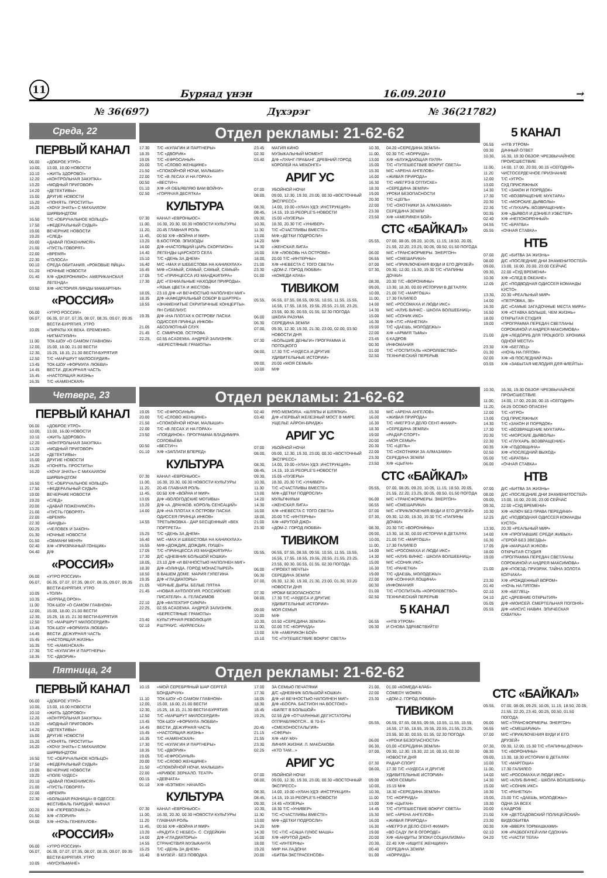11 Буряад үнэн 16.09.2010 →
№ 36(697) Дүхэрэг № 36(21782)
Среда, 22
ПЕРВЫЙ КАНАЛ
06.00 «ДОБРОЕ УТРО»
10.00, 13.00, 16.00 НОВОСТИ
10.10 «ЖИТЬ ЗДОРОВО!»
12.20 «КОНТРОЛЬНАЯ ЗАКУПКА»
13.20 «МОДНЫЙ ПРИГОВОР»
14.20 «ДЕТЕКТИВЫ»
15.00 ДРУГИЕ НОВОСТИ
15.20 «ПОНЯТЬ. ПРОСТИТЬ»
16.20 «ХОЧУ ЗНАТЬ» С МИХАИЛОМ ШИРВИНДТОМ
16.50 Т/С «ОБРУЧАЛЬНОЕ КОЛЬЦО»
17.50 «ФЕДЕРАЛЬНЫЙ СУДЬЯ»
19.00 ВЕЧЕРНИЕ НОВОСТИ
19.20 «СЛЕД»
20.00 «ДАВАЙ ПОЖЕНИМСЯ!»
21.00 «ПУСТЬ ГОВОРЯТ»
22.00 «ВРЕМЯ»
22.30 «ГОЛОСА»
00.10 СРЕДА ОБИТАНИЯ. «РОКОВЫЕ ЯЙЦА»
01.20 НОЧНЫЕ НОВОСТИ
01.40 Х/Ф «ДЖЕРОНИМО»: АМЕРИКАНСКАЯ ЛЕГЕНДА»
03.50 Х/Ф «ИСТОРИЯ ЛИНДЫ МАККАРТНИ»
«РОССИЯ»
06.00 «УТРО РОССИИ»
06.07, 06.35, 07.07, 07.35, 08.07, 08.35, 09.07, 09.35 ВЕСТИ-БУРЯТИЯ. УТРО
10.05 «ПИРАТЫ XX ВЕКА. ЕРЕМЕНКО-НИГМАТУЛИН»
11.00 ТОК-ШОУ «О САМОМ ГЛАВНОМ»
12.00, 15.00, 18.00, 21.00 ВЕСТИ
12.30, 15.25, 18.15, 21.30 ВЕСТИ-БУРЯТИЯ
12.50 Т/С «МАРШРУТ МИЛОСЕРДИЯ»
13.45 ТОК-ШОУ «ФОРМУЛА ЛЮБВИ»
14.45 ВЕСТИ. ДЕЖУРНАЯ ЧАСТЬ
15.45 «НАСТОЯЩАЯ ЖИЗНЬ»
16.35 Т/С «КАМЕНСКАЯ»
Отдел рекламы: 21-62-62
17.30 Т/С «КУЛАГИН И ПАРТНЕРЫ»
18.35 Т/С «ДВОРИК»
19.05 Т/С «ЕФРОСИНЬЯ»
20.00 Т/С «СЛОВО ЖЕНЩИНЕ»
21.50 «СПОКОЙНОЙ НОЧИ, МАЛЫШИ!»
22.00 Т/С «В ЛЕСАХ И НА ГОРАХ»
00.50 «ВЕСТИ+»
01.10 Х/Ф «Я ОБЪЯВЛЯЮ ВАМ ВОЙНУ»
02.50 «ГОРЯЧАЯ ДЕСЯТКА»
КУЛЬТУРА
07.30 КАНАЛ «ЕВРОНЬЮС»
11.00, 16.30, 20.30, 00.30 НОВОСТИ КУЛЬТУРЫ
11.20, 20.45 ГЛАВНАЯ РОЛЬ
11.45, 00.50 Х/Ф «ВОЙНА И МИР»
13.20 В.КОСТРОВ. ЭПИЗОДЫ
14.00 Д/Ф «НАСТОЯЩИЙ ЦАРЬ СКОРПИОН»
14.40 ЛЕГЕНДЫ ЦАРСКОГО СЕЛА
15.10 Т/С «ДЕНЬ ЗА ДНЕМ»
16.40 М/С «МАХ И ШЕБЕСТОВА НА КАНИКУЛАХ»
16.45 М/Ф «САМЫЙ, САМЫЙ, САМЫЙ, САМЫЙ»
17.05 Т/С «ПРИНЦЕССА ИЗ МАНДЖИПУРА»
17.30 Д/С «ГЕНИАЛЬНЫЕ НАХОДКИ ПРИРОДЫ». «ЯЗЫК ЦВЕТА И ЖЕСТОВ»
18.05, 23.10 Д/Ф «И ВЕЧНОСТЬЮ НАПОЛНЕН МИГ»
18.35 Д/Ф «КАФЕДРАЛЬНЫЙ СОБОР В ШАРТРЕ»
18.55 «ЗНАМЕНИТЫЕ СКРИПИЧНЫЕ КОНЦЕРТЫ». ЯН СИБЕЛИУС
19.35 Д/Ф «НА ПЛОТАХ К ОСТРОВУ ПАСХИ. ОДИССЕЯ ПРИНЦА ИНКОВ»
21.05 АБСОЛЮТНЫЙ СЛУХ
21.45 С. СМИРНОВ. ОСТРОВА
22.25, 02.55 ACADEMIA. АНДРЕЙ ЗАЛИЗНЯК. «БЕРЕСТЯНЫЕ ГРАМОТЫ»
23.45 МАГИЯ КИНО
02.30 МУЗЫКАЛЬНЫЙ МОМЕНТ
03.40 Д/Ф «ЛУАНГ-ПРАБАНГ. ДРЕВНИЙ ГОРОД КОРОЛЕЙ НА МЕКОНГЕ»
АРИГ УС
07.00 УБОЙНОЙ НОЧИ
08.00, 09.00, 12.30, 19.30, 23.00, 00.30 «ВОСТОЧНЫЙ ЭКСПРЕСС»
08.30, 14.00, 19.00 «УЛАН-УДЭ: ИНСТРУКЦИЯ»
08.45, 14.15, 19.15 PEOPLE'S-НОВОСТИ
09.30, 15.00 «ЛУЗЕРЫ»
10.30, 18.30, 20.30 Т/С «УНИВЕР»
11.30 Т/С «СЧАСТЛИВЫ ВМЕСТЕ»
13.00 М/Ф «ДЕТКИ ПОДРОСЛИ»
14.20 М/Ф
14.30 «ЖЕНСКАЯ ЛИГА»
16.00 Х/Ф «ЛЮБОВЬ НА ОСТРОВЕ»
18.00, 20.00 Т/С «ИНТЕРНЫ»
21.00 Х/Ф «НЕВЕСТА С ТОГО СВЕТА»
23.30 «ДОМ-2. ГОРОД ЛЮБВИ»
01.00 «КОМЕДИ-КЛАБ»
ТИВИКОМ
05.55, 06.55, 07.55, 08.55, 09.55, 10.55, 11.55, 15.55, 16.55, 17.55, 18.55, 19.55, 20.55, 21.55, 23.25, 23.55, 00.30, 00.55, 01.55, 02.30 ПОГОДА
06.00 ШКОЛА РАЗУМА
06.30 СЕРЕДИНА ЗЕМЛИ
07.00, 09.30, 12.30, 19.30, 21.30, 23.00, 02.00, 03.50 НОВОСТИ ДНЯ
07.30 «БОЛЬШИЕ ДЕНЬГИ» ПРОГРАММА И. ПОТОЦКОГО
08.00, 17.30 Т/С «ЧУДЕСА И ДРУГИЕ УДИВИТЕЛЬНЫЕ ИСТОРИИ»
09.00, 20.00 «МОЯ СЕМЬЯ»
10.00 М/Ф
10.30, 04.20 «СЕРЕДИНА ЗЕМЛИ»
11.00, 02.30 Т/С «КОРРИДА»
13.00 Х/Ф «БЛУЖДАЮЩАЯ ПУЛЯ»
15.00 Т/С «ПУТЕШЕСТВИЕ ВОКРУГ СВЕТА»
15.30 М/С «АРЕНА АНГЕЛОВ»
16.00 «ЖИВАЯ ПРИРОДА»
16.30 Т/С «МЕГРЭ В ОТПУСКЕ»
18.30 «СЕРЕДИНА ЗЕМЛИ»
19.00 УРОКИ БЕЗОПАСНОСТИ
20.30 Т/С «ЦЕПЬ»
22.00 Т/С «ОХОТНИКИ ЗА АЛМАЗАМИ»
23.30 СЕРЕДИНА ЗЕМЛИ
23.50 Х/Ф «АМЕРИКЕН БОЙ»
СТС «БАЙКАЛ»
05.55, 07.00, 08.05, 09.20, 10.05, 11.15, 18.50, 20.05, 21.55, 22.20, 23.25, 00.05, 00.50, 01.50 ПОГОДА
06.00 М/С «ТРАНСФОРМЕРЫ. ЭНЕРГОН»
06.55 М/С «СМЕШАРИКИ»
07.00 М/С «ПРИКЛЮЧЕНИЯ ВУДИ И ЕГО ДРУЗЕЙ»
07.30, 09.30, 12.00, 15.30, 19.30 Т/С «ПАПИНЫ ДОЧКИ»
08.30, 20.30 Т/С «ВОРОНИНЫ»
09.00, 13.30, 18.30, 00.00 ИСТОРИИ В ДЕТАЛЯХ
10.00, 21.00 Т/С «МАРГОША»
11.00, 17.30 ГАЛИЛЕО
14.00 М/С «РОСОМАХА И ЛЮДИ ИКС»
14.30 М/С «КЛУБ ВИНКС - ШКОЛА ВОЛШЕБНИЦ»
15.00 М/С «СОНИК ИКС»
16.30 Х/Ф «Т/С «РАНЕТКИ»
19.00 Т/С «ДАЕШЬ, МОЛОДЕЖЬ!»
22.00 Х/Ф «АРМИЯ ТЬМЫ»
23.45 6 КАДРОВ
00.30 ИНФОМАНИЯ
01.00 Т/С «ГОСПИТАЛЬ «КОРОЛЕВСТВО»
02.50 ТЕХНИЧЕСКИЙ ПЕРЕРЫВ
5 КАНАЛ
06.55 «НТВ УТРОМ»
09.30 ДАЧНЫЙ ОТВЕТ
10.30, 16.30, 19.30 ОБЗОР. ЧРЕЗВЫЧАЙНОЕ ПРОИСШЕСТВИЕ
11.00, 14.00, 17.00, 20.00, 00.15 «СЕГОДНЯ»
11.20 ЧИСТОСЕРДЕЧНОЕ ПРИЗНАНИЕ
12.00 Т/С «УГРО»
13.00 СУД ПРИСЯЖНЫХ
14.30 Т/С «ЗАКОН И ПОРЯДОК»
17.30 Т/С «ВОЗВРАЩЕНИЕ МУХТАРА»
20.30 Т/С «МОРСКИЕ ДЬЯВОЛЫ»
22.30 Т/С «ГЛУХАРЬ. ВОЗВРАЩЕНИЕ»
00.35 Х/Ф «ДЬЯВОЛ И ДЭНИЕЛ УЭБСТЕР»
02.40 Х/Ф «НЕПОКОРЕННЫЙ»
04.55 Т/С «БРАТВА»
05.55 «ОЧНАЯ СТАВКА»
НТБ
07.00 Д/С «БИТВА ЗА ЖИЗНЬ»
08.00 Д/С «ПОСЛЕДНИЕ ДНИ ЗНАМЕНИТОСТЕЙ»
09.00, 13.00, 16.00, 20.00, 23.00 СЕЙЧАС
09.30, 22.00 «СУД ВРЕМЕНИ»
10.30 Х/Ф «СЛЕД В ОКЕАНЕ»
12.05 Д/С «ПОДВОДНАЯ ОДИССЕЯ КОМАНДЫ КУСТО»
13.30, 20.30 «РЕАЛЬНЫЙ МИР»
14.00 «ПЕТРОВКА, 38»
16.30 Д/С «САМЫЕ ЗАГАДОЧНЫЕ МЕСТА МИРА»
16.50 Х/Ф «СТАВКА БОЛЬШЕ, ЧЕМ ЖИЗНЬ»
18.00 ОТКРЫТАЯ СТУДИЯ
19.00 «ПРОГРАММА ПЕРЕДАЧ СВЕТЛАНЫ СОРОКИНОЙ И АНДРЕЯ МАКСИМОВА»
21.00 Д/Ф «ЛЕДОРУБ ДЛЯ ТРОЦКОГО. ХРОНИКА ОДНОЙ МЕСТИ»
23.30 Х/Ф «БЕГЛЕЦ»
01.30 «НОЧЬ НА ПЯТОМ»
02.00 Х/Ф «В ПОСЛЕДНИЙ РАЗ»
03.55 Х/Ф «ЗАБЫТАЯ МЕЛОДИЯ ДЛЯ ФЛЕЙТЫ»
Четверг, 23
ПЕРВЫЙ КАНАЛ
06.00 «ДОБРОЕ УТРО»
10.00, 13.00, 16.00 НОВОСТИ
10.10 «ЖИТЬ ЗДОРОВО!»
12.20 «КОНТРОЛЬНАЯ ЗАКУПКА»
13.20 «МОДНЫЙ ПРИГОВОР»
14.20 «ДЕТЕКТИВЫ»
15.00 ДРУГИЕ НОВОСТИ
15.20 «ПОНЯТЬ. ПРОСТИТЬ»
16.20 «ХОЧУ ЗНАТЬ» С МИХАИЛОМ ШИРВИНДТОМ
16.50 Т/С «ОБРУЧАЛЬНОЕ КОЛЬЦО»
17.50 «ФЕДЕРАЛЬНЫЙ СУДЬЯ»
19.00 ВЕЧЕРНИЕ НОВОСТИ
19.20 «СЛЕД»
20.00 «ДАВАЙ ПОЖЕНИМСЯ!»
21.00 «ПУСТЬ ГОВОРЯТ»
22.00 «ВРЕМЯ»
22.30 «БАНДЫ»
00.25 «ЧЕЛОВЕК И ЗАКОН»
01.30 НОЧНЫЕ НОВОСТИ
01.50 «ОБМАНИ МЕНЯ»
02.40 Х/Ф «ПРИЗРАЧНЫЙ ГОНЩИК»
04.40 Д/Ф
«РОССИЯ»
06.00 «УТРО РОССИИ»
06.07, 06.35, 07.07, 07.35, 08.07, 08.35, 09.07, 09.35 ВЕСТИ-БУРЯТИЯ. УТРО
10.05 «ТОЛИ»
10.35 «БУРЯАД ОРОН»
11.00 ТОК-ШОУ «О САМОМ ГЛАВНОМ»
12.00, 15.00, 18.00, 21.00 ВЕСТИ
12.30, 15.25, 18.15, 21.30 ВЕСТИ-БУРЯТИЯ
12.50 Т/С «МАРШРУТ МИЛОСЕРДИЯ»
13.45 ТОК-ШОУ «ФОРМУЛА ЛЮБВИ»
14.45 ВЕСТИ. ДЕЖУРНАЯ ЧАСТЬ
15.45 «НАСТОЯЩАЯ ЖИЗНЬ»
16.35 Т/С «КАМЕНСКАЯ»
17.30 Т/С «КУЛАГИН И ПАРТНЕРЫ»
18.35 Т/С «ДВОРИК»
Отдел рекламы: 21-62-62
19.05 Т/С «ЕФРОСИНЬЯ»
20.00 Т/С «СЛОВО ЖЕНЩИНЕ»
21.50 «СПОКОЙНОЙ НОЧИ, МАЛЫШИ!»
22.00 Т/С «В ЛЕСАХ И НА ГОРАХ»
23.50 «ПОЕДИНОК». ПРОГРАММА ВЛАДИМИРА СОЛОВЬЁВА
00.50 «ВЕСТИ+»
01.10 Х/Ф «ЗАПЛАТИ ВПЕРЕД»
КУЛЬТУРА
07.30 КАНАЛ «ЕВРОНЬЮС»
11.00, 16.30, 20.30, 00.30 НОВОСТИ КУЛЬТУРЫ
11.20, 20.45 ГЛАВНАЯ РОЛЬ
11.45, 00.50 Х/Ф «ВОЙНА И МИР»
13.05 Д/Ф «ВОЛОГОДСКИЕ МОТИВЫ»
13.20 Д/Ф «А. ДРАНКОВ. КОРОЛЬ СЕНСАЦИЙ»
14.00 Д/Ф «НА ПЛОТАХ К ОСТРОВУ ПАСХИ. ОДИССЕЯ ПРИНЦА ИНКОВ»
14.55 ТРЕТЬЯКОВКА - ДАР БЕСЦЕННЫЙ! «ВЕК ПОРТРЕТА»
15.25 Т/С «ДЕНЬ ЗА ДНЕМ»
16.40 М/С «МАХ И ШЕБЕСТОВА НА КАНИКУЛАХ»
16.55 М/Ф «ДОЖДИК, ДОЖДИК, ПУЩЕ!»
17.05 Т/С «ПРИНЦЕССА ИЗ МАНДЖИПУРА»
17.30 Д/С «ДНЕВНИК БОЛЬШОЙ КОШКИ»
18.05, 23.10 Д/Ф «И ВЕЧНОСТЬЮ НАПОЛНЕН МИГ»
18.30 Д/Ф «ОЛИНДА. ГОРОД МОНАСТЫРЕЙ»
18.50 В ВАШЕМ ДОМЕ. МАРИЯ ГУЛЕГИНА
19.35 Д/Ф «ГЛАДИАТОРЫ»
21.05 ЧЕРНЫЕ ДЫРЫ. БЕЛЫЕ ПЯТНА
21.45 «НОВАЯ АНТОЛОГИЯ. РОССИЙСКИЕ ПИСАТЕЛИ». А. ГЕЛАСИМОВ
22.10 Д/Ф «ФАТЕХПУР СИКРИ»
22.25, 02.55 ACADEMIA. АНДРЕЙ ЗАЛИЗНЯК. «БЕРЕСТЯНЫЕ ГРАМОТЫ»
23.40 КУЛЬТУРНАЯ РЕВОЛЮЦИЯ
02.10 Р.ШТРАУС. «БУРЛЕСКА»
02.40 PRO MEMORIA. «ШЛЯПЫ И ШЛЯПКИ»
03.40 Д/Ф «ПЕРВЫЙ ЖЕЛЕЗНЫЙ МОСТ В МИРЕ. УЩЕЛЬЕ АЙРОН-БРИДЖ»
АРИГ УС
07.00 УБОЙНОЙ НОЧИ
08.00, 09.00, 12.30, 19.30, 23.00, 00.30 «ВОСТОЧНЫЙ ЭКСПРЕСС»
08.30, 14.00, 19.00 «УЛАН-УДЭ: ИНСТРУКЦИЯ»
08.45, 14.15, 19.15 PEOPLE'S-НОВОСТИ
09.30, 15.05 «ЛУЗЕРЫ»
10.30, 18.30, 20.30 Т/С «УНИВЕР»
11.30 Т/С «СЧАСТЛИВЫ ВМЕСТЕ»
13.00 М/Ф «ДЕТКИ ПОДРОСЛИ»
14.20 МУЛЬТФИЛЬМ
14.30 «ЖЕНСКАЯ ЛИГА»
16.00 Х/Ф «НЕВЕСТА С ТОГО СВЕТА»
18.00, 20.00 Т/С «ИНТЕРНЫ»
21.00 Х/Ф «КРУТОЙ ДЖО»
23.30 «ДОМ-2. ГОРОД ЛЮБВИ»
ТИВИКОМ
05.55, 06.55, 07.55, 08.55, 09.55, 10.55, 11.55, 15.55, 16.55, 17.55, 18.55, 19.55, 20.55, 21.55, 23.25, 23.55, 00.30, 00.55, 01.55, 02.30 ПОГОДА
06.00 «ПРОЕКТ МЕЧТЫ»
06.30 СЕРЕДИНА ЗЕМЛИ
07.00, 09.30, 12.30, 19.30, 21.30, 23.00, 01.30, 03.20 НОВОСТИ ДНЯ
07.30 УРОКИ БЕЗОПАСНОСТИ
08.00, 17.30 Т/С «ЧУДЕСА И ДРУГИЕ УДИВИТЕЛЬНЫЕ ИСТОРИИ»
09.00 МОЯ СЕМЬЯ
10.00 М/Ф
10.30, 03.50 «СЕРЕДИНА ЗЕМЛИ»
11.00, 02.00 Т/С «КОРРИДА»
13.00 Х/Ф «АМЕРИКЭН БОЙ»
15.10 Т/С «ПУТЕШЕСТВИЕ ВОКРУГ СВЕТА»
15.30 М/С «АРЕНА АНГЕЛОВ»
16.00 «ЖИВАЯ ПРИРОДА»
16.30 Т/С «МЕГРЭ И ДЕЛО СЕНТ-ФИАКР»
18.30 «СЕРЕДИНА ЗЕМЛИ»
19.00 «РАДАР-СПОРТ»
20.00 «МОЯ СЕМЬЯ»
20.30 Т/С «ЦЕПЬ»
22.00 Т/С «ОХОТНИКИ ЗА АЛМАЗАМИ»
23.30 СЕРЕДИНА ЗЕМЛИ
23.50 Х/Ф «ЦЫГАН»
СТС «БАЙКАЛ»
05.55, 07.00, 08.05, 09.20, 10.05, 11.15, 18.50, 20.05, 21.55, 22.20, 23.25, 00.05, 00.50, 01.50 ПОГОДА
06.00 М/С «ТРАНСФОРМЕРЫ. ЭНЕРГОН»
06.55 М/С «СМЕШАРИКИ»
07.00 М/С «ПРИКЛЮЧЕНИЯ ВУДИ И ЕГО ДРУЗЕЙ»
07.30, 09.30, 12.00, 15.30, 19.30 Т/С «ПАПИНЫ ДОЧКИ»
08.30, 20.30 Т/С «ВОРОНИНЫ»
09.00, 13.30, 18.30, 00.00 ИСТОРИИ В ДЕТАЛЯХ
10.00, 21.00 Т/С «МАРГОША»
11.00, 17.30 ГАЛИЛЕО
14.00 М/С «РОСОМАХА И ЛЮДИ ИКС»
14.30 М/С «КЛУБ ВИНКС - ШКОЛА ВОЛШЕБНИЦ»
15.00 М/С «СОНИК ИКС»
16.30 Т/С «РАНЕТКИ»
19.00 Т/С «ДАЕШЬ, МОЛОДЕЖЬ!»
22.00 Х/Ф «СОННАЯ ЛОЩИНА»
00.30 ИНФОМАНИЯ
01.00 Т/С «ГОСПИТАЛЬ «КОРОЛЕВСТВО»
02.50 ТЕХНИЧЕСКИЙ ПЕРЕРЫВ
5 КАНАЛ
06.55 «НТВ УТРОМ»
09.30 И СНОВА ЗДРАВСТВУЙТЕ!
10.30, 16.30, 19.30 ОБЗОР. ЧРЕЗВЫЧАЙНОЕ ПРОИСШЕСТВИЕ
11.00, 14.00, 17.00, 20.00, 00.15 «СЕГОДНЯ»
11.20, 04.25 ОСОБО ОПАСЕН!
12.00 Т/С «УГРО»
13.00 СУД ПРИСЯЖНЫХ
14.30 Т/С «ЗАКОН И ПОРЯДОК»
17.30 Т/С «ВОЗВРАЩЕНИЕ МУХТАРА»
20.30 Т/С «МОРСКИЕ ДЬЯВОЛЫ»
22.30 Т/С «ГЛУХАРЬ. ВОЗВРАЩЕНИЕ»
00.35 Х/Ф «ГОДОВЩИНА»
02.50 Х/Ф «ПОСЛЕДНИЙ ВЫХОД»
05.00 Т/С «БРАТВА»
06.00 «ОЧНАЯ СТАВКА»
НТВ
07.00 Д/С «БИТВА ЗА ЖИЗНЬ»
08.00 Д/С «ПОСЛЕДНИЕ ДНИ ЗНАМЕНИТОСТЕЙ»
09.00, 13.00, 16.00, 20.00, 23.00 СЕЙЧАС
09.30, 22.00 «СУД ВРЕМЕНИ»
10.30 Х/Ф «КЛЮЧ БЕЗ ПРАВА ПЕРЕДАЧИ»
12.25 Д/С «ПОДВОДНАЯ ОДИССЕЯ КОМАНДЫ КУСТО»
13.30, 20.30 «РЕАЛЬНЫЙ МИР»
14.00 Х/Ф «ПРОПАВШИЕ СРЕДИ ЖИВЫХ»
16.30 «ГЕРОЙ БЕЗ ЗВЕЗДЫ»
17.05 Д/Ф «МАРШАЛ ЖУКОВ»
18.00 ОТКРЫТАЯ СТУДИЯ
19.00 «ПРОГРАММА ПЕРЕДАЧ СВЕТЛАНЫ СОРОКИНОЙ И АНДРЕЯ МАКСИМОВА»
21.00 Д/Ф «ПОЕЗД- ПРИЗРАК. ТАЙНА ЗОЛОТА КОЛЧАКА»
23.30 Х/Ф «РОЖДЕННЫЙ ВОРОМ»
01.40 «НОЧЬ НА ПЯТОМ»
02.10 Х/Ф «БЕГЛЕЦ»
04.10 Д/С «ДРЕВНИЕ ОТКРЫТИЯ»
05.05 Д/Ф «МОИСЕЙ. СМЕРТЕЛЬНАЯ ПОГОНЯ»
05.55 Д/Ф «ИИСУС НАВИН. ЭПИЧЕСКАЯ СХВАТКА»
Пятница, 24
ПЕРВЫЙ КАНАЛ
06.00 «ДОБРОЕ УТРО»
10.00, 13.00, 16.00 НОВОСТИ
10.10 «ЖИТЬ ЗДОРОВО!»
12.20 «КОНТРОЛЬНАЯ ЗАКУПКА»
13.20 «МОДНЫЙ ПРИГОВОР»
14.20 «ДЕТЕКТИВЫ»
15.00 ДРУГИЕ НОВОСТИ
15.20 «ПОНЯТЬ. ПРОСТИТЬ»
16.20 «ХОЧУ ЗНАТЬ» С МИХАИЛОМ ШИРВИНДТОМ
16.50 Т/С «ОБРУЧАЛЬНОЕ КОЛЬЦО»
17.50 «ФЕДЕРАЛЬНЫЙ СУДЬЯ»
19.00 ВЕЧЕРНИЕ НОВОСТИ
19.20 «ПОЛЕ ЧУДЕС»
20.10 «ДАВАЙ ПОЖЕНИМСЯ!»
21.00 «ПУСТЬ ГОВОРЯТ»
22.00 «ВРЕМЯ»
22.30 «БОЛЬШАЯ РАЗНИЦА» В ОДЕССЕ. ФЕСТИВАЛЬ ПАРОДИЙ. ФИНАЛ
00.20 Х/Ф «ПЕРЕВОЗЧИК-2»
01.50 Х/Ф «ГЛОРИЯ»
04.00 Х/Ф «НОЧЬ ГЕНЕРАЛОВ»
«РОССИЯ»
06.00 «УТРО РОССИИ»
06.07, 06.35, 07.07, 07.35, 08.07, 08.35, 09.07, 09.35 ВЕСТИ-БУРЯТИЯ. УТРО
10.05 «МУСУЛЬМАНЕ»
Отдел рекламы: 21-62-62
10.15 «МОЙ СЕРЕБРЯНЫЙ ШАР СЕРГЕЙ БОНДАРЧУК»
11.10 ТОК-ШОУ «О САМОМ ГЛАВНОМ»
12.00, 15.00, 18.00, 21.00 ВЕСТИ
12.30, 15.25, 18.15, 21.30 ВЕСТИ-БУРЯТИЯ
12.50 Т/С «МАРШРУТ МИЛОСЕРДИЯ»
13.45 ТОК-ШОУ «ФОРМУЛА ЛЮБВИ»
14.45 ВЕСТИ. ДЕЖУРНАЯ ЧАСТЬ
15.45 «НАСТОЯЩАЯ ЖИЗНЬ»
16.35 Т/С «КАМЕНСКАЯ»
17.30 Т/С «КУЛАГИН И ПАРТНЕРЫ»
18.35 Т/С «ДВОРИК»
19.05 Т/С «ЕФРОСИНЬЯ»
20.00 Т/С «СЛОВО ЖЕНЩИНЕ»
21.50 «СПОКОЙНОЙ НОЧИ, МАЛЫШИ!»
22.00 «КРИВОЕ ЗЕРКАЛО. ТЕАТР»
00.15 «ДЕВЧАТА»
01.10 Х/Ф «БЭТМЕН: НАЧАЛО»
КУЛЬТУРА
07.30 КАНАЛ «ЕВРОНЬЮС»
11.00, 16.30, 20.30, 00.30 НОВОСТИ КУЛЬТУРЫ
11.20 ГЛАВНАЯ РОЛЬ
11.45, 00.50 Х/Ф «ВОЙНА И МИР»
13.20 «РАДУГА С НЕБЕС». С. СУДЕЙКИН
14.00 Д/Ф «ГЛАДИАТОРЫ»
14.55 СТРАНСТВИЯ МУЗЫКАНТА
15.25 Т/С «ДЕНЬ ЗА ДНЕМ»
16.40 В МУЗЕЙ - БЕЗ ПОВОДКА
17.00 ЗА СЕМЬЮ ПЕЧАТЯМИ
17.30 Д/С «ДНЕВНИК БОЛЬШОЙ КОШКИ»
18.05 Д/Ф «И ВЕЧНОСТЬЮ НАПОЛНЕН МИГ»
18.30 Д/Ф «БОСРА. БАСТИОН НА ВОСТОКЕ»
18.45 «БИЛЕТ В БОЛЬШОЙ»
19.25, 02.55 Д/Ф «ОТЧАЯННЫЕ ДЕГУСТАТОРЫ ОТПРАВЛЯЮТСЯ... В 70-Е»
20.45 «СМЕХОНОСТАЛЬГИЯ»
21.15 «СФЕРЫ»
21.55 Х/Ф «МУ-МУ»
23.30 ЛИНИЯ ЖИЗНИ. Л. МАКСАКОВА
02.25 «КТО ТАМ...»
АРИГ УС
07.00 УБОЙНОЙ НОЧИ
08.00, 09.00, 12.30, 19.30, 23.00, 00.30 «ВОСТОЧНЫЙ ЭКСПРЕСС»
08.30, 14.00, 19.00 «УЛАН-УДЭ: ИНСТРУКЦИЯ»
08.45, 14.15, 19.15 PEOPLE'S-НОВОСТИ
09.30, 14.45 «ЛУЗЕРЫ»
10.30, 18.30 Т/С «УНИВЕР»
11.30 Т/С «СЧАСТЛИВЫ ВМЕСТЕ»
13.00 М/Ф «ДЕТКИ ПОДРОСЛИ»
14.20 М/Ф
14.30 Т/С «Т/С «САША ПЛЮС МАША»
16.00 Х/Ф «КРУТОЙ ДЖО»
18.00 Т/С «ИНТЕРНЫ»
19.20 МИР НА ЛАДОНИ
20.00 «БИТВА ЭКСТРАСЕНСОВ»
21.00, 01.00 «КОМЕДИ-КЛАБ»
22.00 COMEDY WOMEN
23.30 «ДОМ-2. ГОРОД ЛЮБВИ»
ТИВИКОМ
05.55, 06.55, 07.55, 08.55, 09.55, 10.55, 11.55, 15.55, 16.55, 17.55, 18.55, 19.55, 20.55, 21.55, 23.25, 23.55, 00.30, 00.55, 01.55, 02.30 ПОГОДА
06.00 «УРОКИ БЕЗОПАСНОСТИ»
06.30, 03.00 «СЕРЕДИНА ЗЕМЛИ»
07.00, 09.30, 12.30, 19.30, 22.10, 00.10, 02.30 НОВОСТИ ДНЯ
07.30 РАДАР-СПОРТ
08.00, 17.30 Т/С «ЧУДЕСА И ДРУГИЕ УДИВИТЕЛЬНЫЕ ИСТОРИИ»
09.00 «МОЯ СЕМЬЯ»
10.00, 15.15 М/Ф
10.30, 18.30 «СЕРЕДИНА ЗЕМЛИ»
11.00 Т/С «КОРРИДА»
13.00 Х/Ф «ЦЫГАН»
14.45 Т/С «ПУТЕШЕСТВИЕ ВОКРУГ СВЕТА»
15.30 М/С «АРЕНА АНГЕЛОВ»
16.00 «ЖИВАЯ ПРИРОДА»
16.30 «МЕГРЭ И ДЕЛО СЕНТ-ФИАКР»
19.00 «ВО САДУ ЛИ В ОГОРОДЕ»
20.00 Х/Ф «БАНДИТЫ ЭПОХИ СОЦИАЛИЗМА»
20.30, 22.40 Х/Ф «ИЩИТЕ ЖЕНЩИНУ»
00.40 СЕРЕДИНА ЗЕМЛИ
01.00 «КОРРИДА»
СТС «БАЙКАЛ»
05.55, 07.00, 08.05, 09.25, 10.05, 11.15, 18.50, 20.05, 21.55, 22.20, 23.40, 00.25, 00.50, 01.50 ПОГОДА
06.00 М/С «ТРАНСФОРМЕРЫ. ЭНЕРГОН»
06.55 М/С «СМЕШАРИКИ»
07.00 М/С «ПРИКЛЮЧЕНИЯ ВУДИ И ЕГО ДРУЗЕЙ»
07.30, 09.30, 12.00, 15.30 Т/С «ПАПИНЫ ДОЧКИ»
08.30 Т/С «ВОРОНИНЫ»
09.00, 13.30, 18.30 ИСТОРИИ В ДЕТАЛЯХ
10.00 Т/С «МАРГОША»
11.00, 17.30 ГАЛИЛЕО
14.00 М/С «РОСОМАХА И ЛЮДИ ИКС»
14.30 М/С «КЛУБ ВИНКС - ШКОЛА ВОЛШЕБНИЦ»
15.00 М/С «СОНИК ИКС»
16.30 Т/С «РАНЕТКИ»
19.00, 23.00 Т/С «ДАЕШЬ, МОЛОДЕЖЬ!»
19.30 ОДНА ЗА ВСЕХ
20.00 6 КАДРОВ
21.00 Х/Ф «ДЕТСАДОВСКИЙ ПОЛИЦЕЙСКИЙ»
23.30 ВИДЕОБИТВА
00.30 Х/Ф «ВВЕРХ ТОРМАШКАМИ»
02.10 Х/Ф «РАЗБОГАТЕЙ ИЛИ СДОХНИ»
04.20 Т/С «ЧАСТИ ТЕЛА»